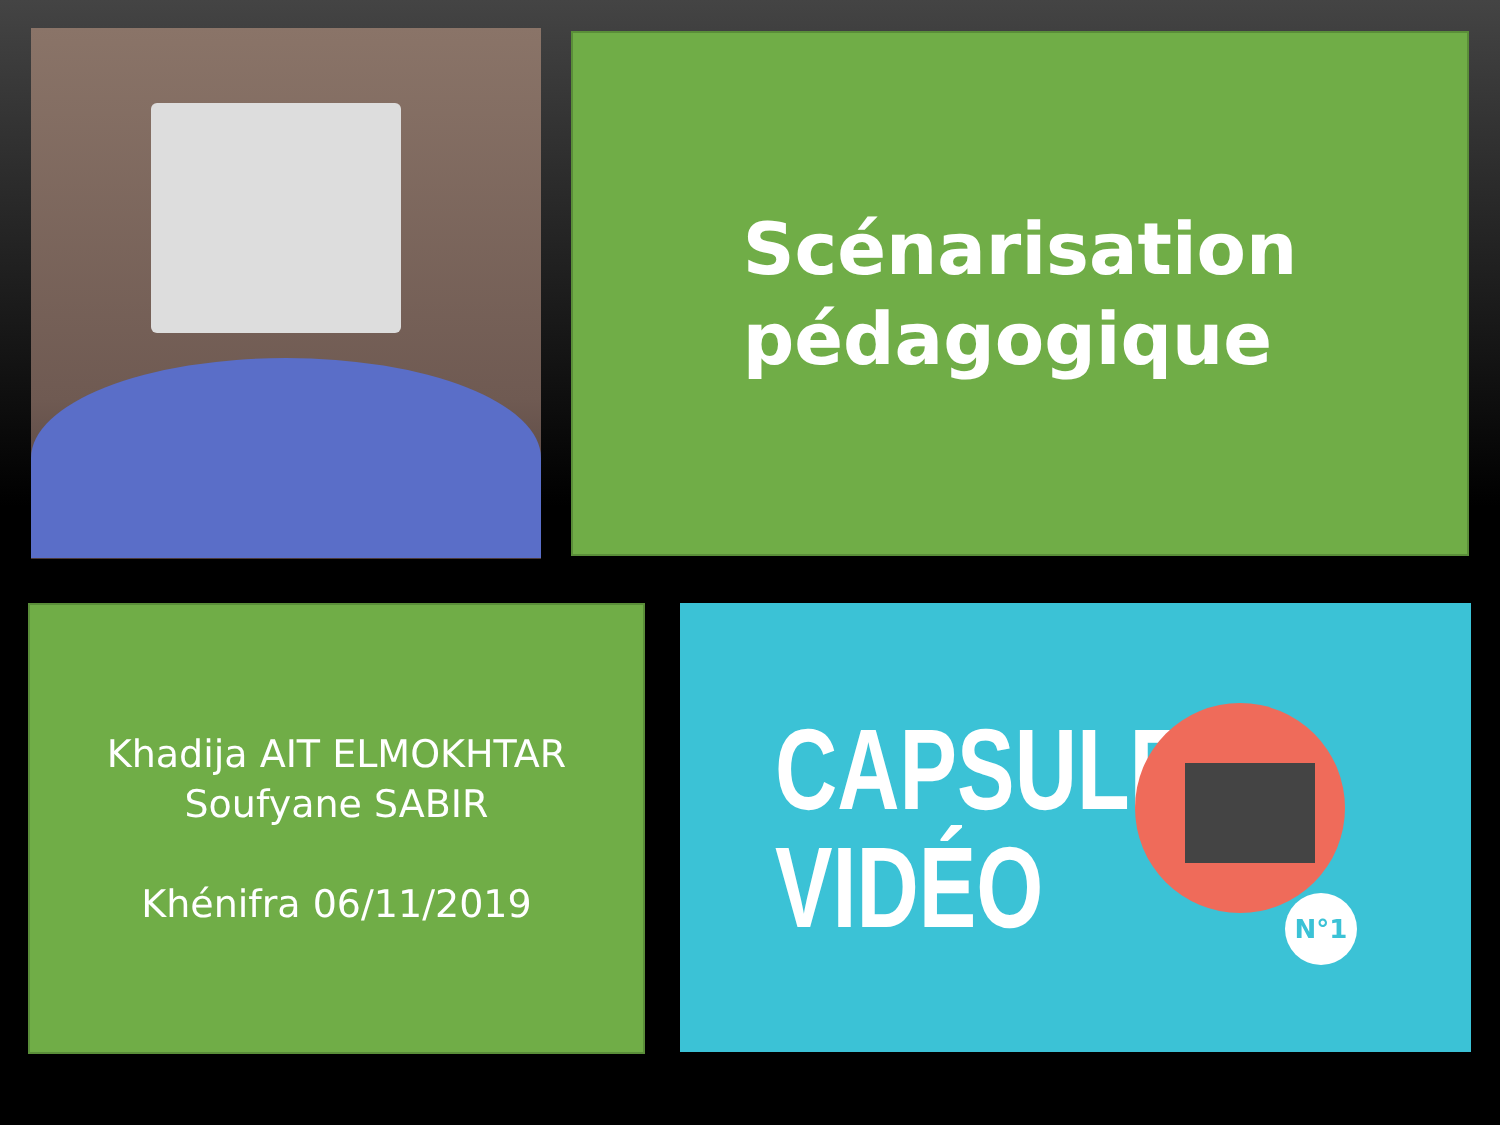Scénarisation
pédagogique
Khadija AIT ELMOKHTAR
Soufyane SABIR
Khénifra 06/11/2019
CAPSULE
VIDÉO
N°1